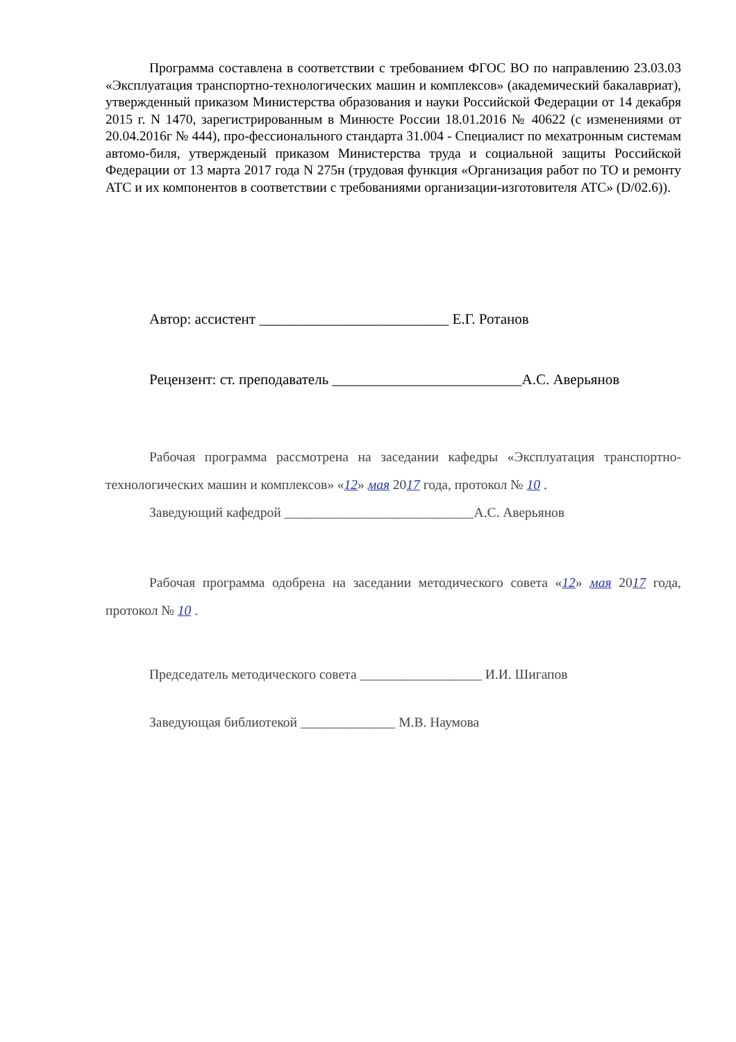Программа составлена в соответствии с требованием ФГОС ВО по направлению 23.03.03 «Эксплуатация транспортно-технологических машин и комплексов» (академический бакалавриат), утвержденный приказом Министерства образования и науки Российской Федерации от 14 декабря 2015 г. N 1470, зарегистрированным в Минюсте России 18.01.2016 № 40622 (с изменениями от 20.04.2016г № 444), про-фессионального стандарта 31.004 - Специалист по мехатронным системам автомо-биля, утвержденый приказом Министерства труда и социальной защиты Российской Федерации от 13 марта 2017 года N 275н (трудовая функция «Организация работ по ТО и ремонту АТС и их компонентов в соответствии с требованиями организации-изготовителя АТС» (D/02.6)).
Автор: ассистент __________________________ Е.Г. Ротанов
Рецензент: ст. преподаватель __________________________А.С. Аверьянов
Рабочая программа рассмотрена на заседании кафедры «Эксплуатация транспортно-технологических машин и комплексов» «12» мая 2017 года, протокол № 10 .
Заведующий кафедрой ____________________________А.С. Аверьянов
Рабочая программа одобрена на заседании методического совета «12» мая 2017 года, протокол № 10 .
Председатель методического совета __________________ И.И. Шигапов
Заведующая библиотекой ______________ М.В. Наумова